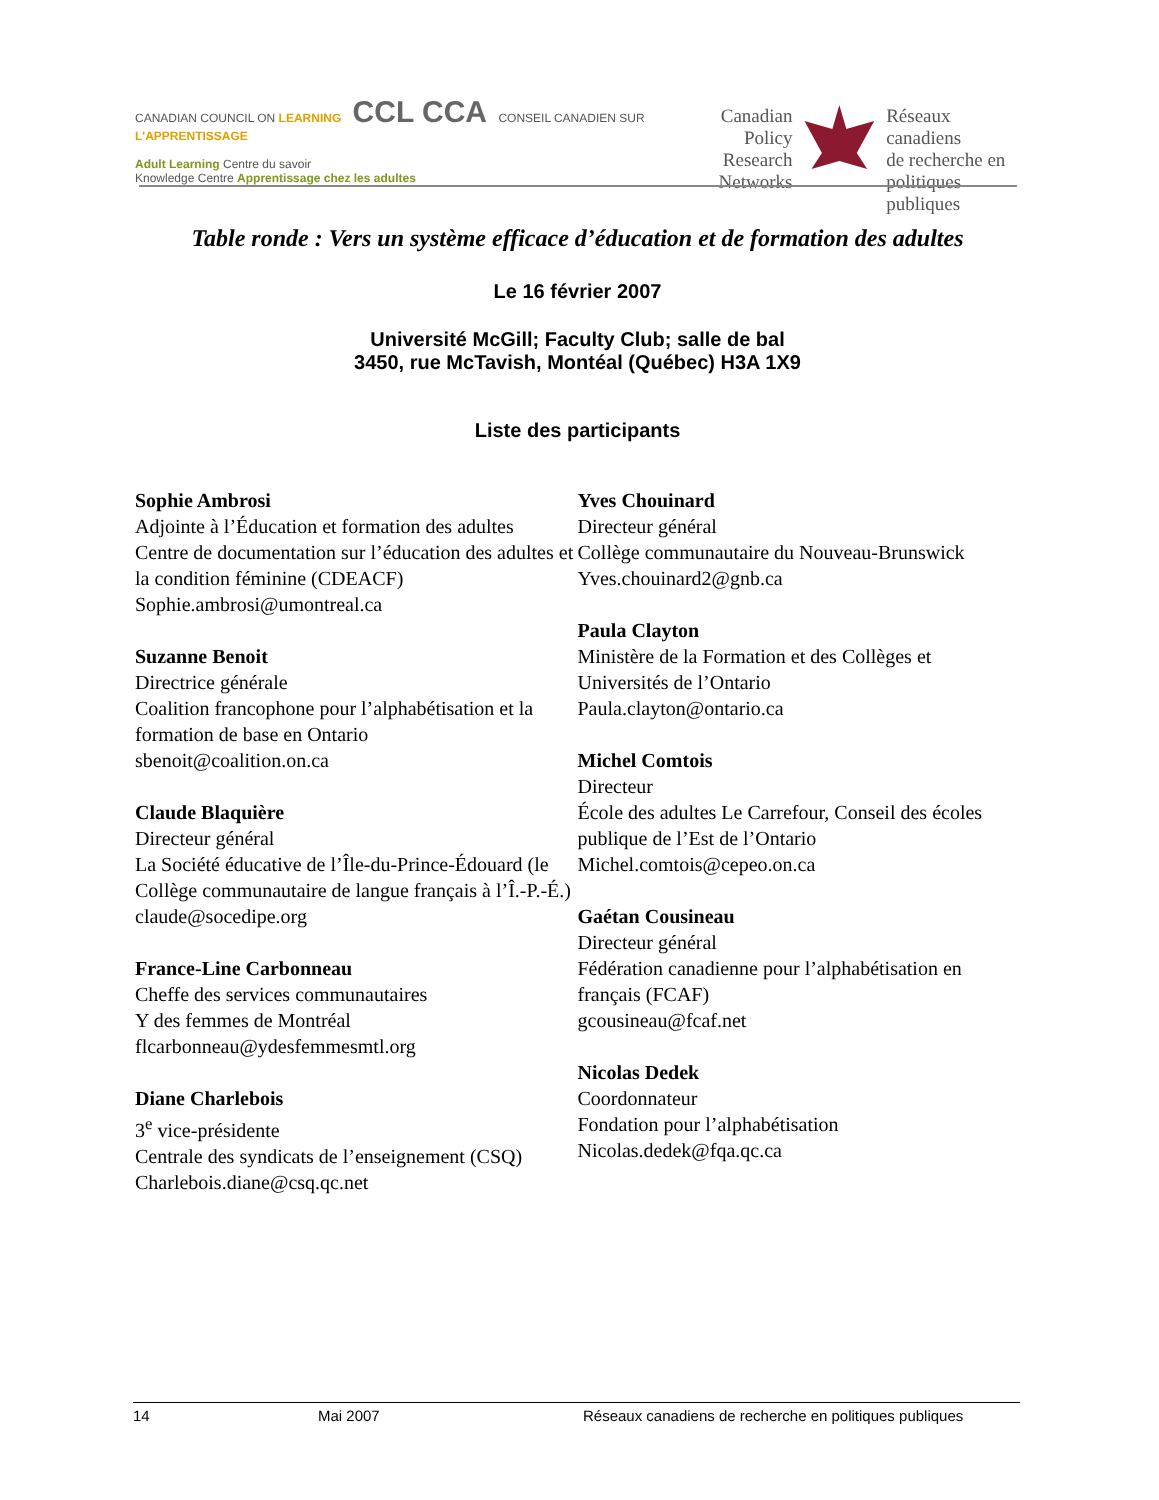CANADIAN COUNCIL ON LEARNING CCL CCA CONSEIL CANADIEN SUR L'APPRENTISSAGE
Adult Learning Centre du savoir
Knowledge Centre Apprentissage chez les adultes
Canadian
Policy Research
Networks
Réseaux canadiens
de recherche en
politiques publiques
Table ronde : Vers un système efficace d’éducation et de formation des adultes
Le 16 février 2007
Université McGill; Faculty Club; salle de bal
3450, rue McTavish, Montéal (Québec) H3A 1X9
Liste des participants
Sophie Ambrosi
Adjointe à l’Éducation et formation des adultes
Centre de documentation sur l’éducation des adultes et la condition féminine (CDEACF)
Sophie.ambrosi@umontreal.ca
Suzanne Benoit
Directrice générale
Coalition francophone pour l’alphabétisation et la formation de base en Ontario
sbenoit@coalition.on.ca
Claude Blaquière
Directeur général
La Société éducative de l’Île-du-Prince-Édouard (le Collège communautaire de langue français à l’Î.-P.-É.)
claude@socedipe.org
France-Line Carbonneau
Cheffe des services communautaires
Y des femmes de Montréal
flcarbonneau@ydesfemmesmtl.org
Diane Charlebois
3<sup>e</sup> vice-présidente
Centrale des syndicats de l’enseignement (CSQ)
Charlebois.diane@csq.qc.net
Yves Chouinard
Directeur général
Collège communautaire du Nouveau-Brunswick
Yves.chouinard2@gnb.ca
Paula Clayton
Ministère de la Formation et des Collèges et Universités de l’Ontario
Paula.clayton@ontario.ca
Michel Comtois
Directeur
École des adultes Le Carrefour, Conseil des écoles publique de l’Est de l’Ontario
Michel.comtois@cepeo.on.ca
Gaétan Cousineau
Directeur général
Fédération canadienne pour l’alphabétisation en français (FCAF)
gcousineau@fcaf.net
Nicolas Dedek
Coordonnateur
Fondation pour l’alphabétisation
Nicolas.dedek@fqa.qc.ca
14 Mai 2007 Réseaux canadiens de recherche en politiques publiques